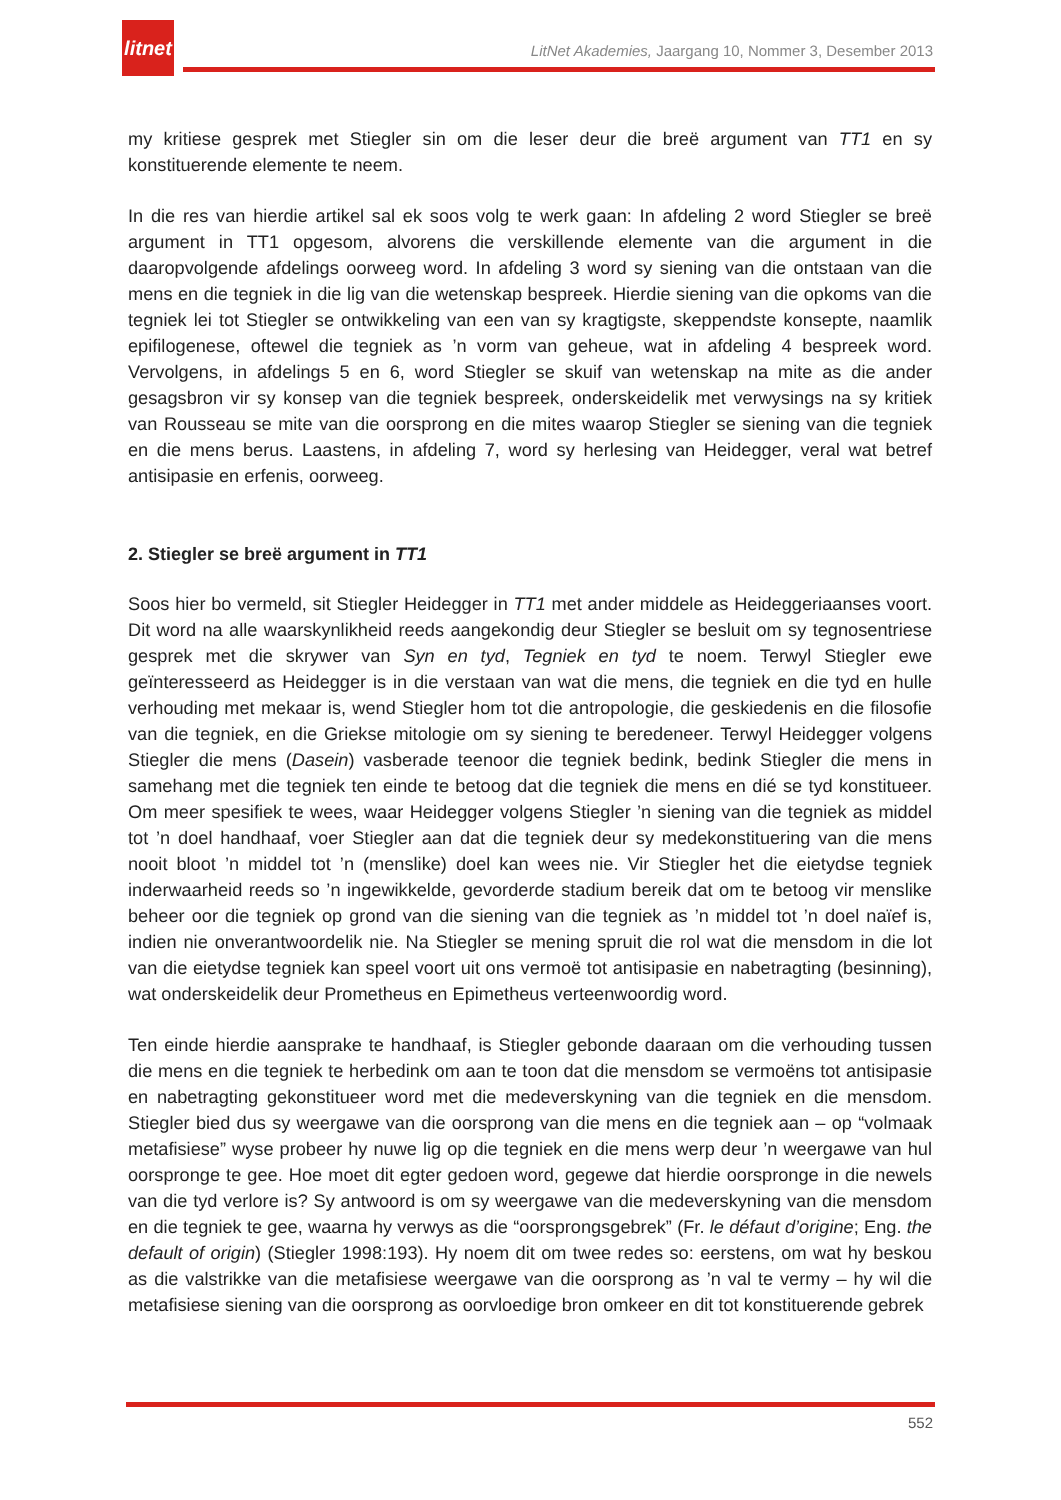litnet
LitNet Akademies, Jaargang 10, Nommer 3, Desember 2013
my kritiese gesprek met Stiegler sin om die leser deur die breë argument van TT1 en sy konstituerende elemente te neem.
In die res van hierdie artikel sal ek soos volg te werk gaan: In afdeling 2 word Stiegler se breë argument in TT1 opgesom, alvorens die verskillende elemente van die argument in die daaropvolgende afdelings oorweeg word. In afdeling 3 word sy siening van die ontstaan van die mens en die tegniek in die lig van die wetenskap bespreek. Hierdie siening van die opkoms van die tegniek lei tot Stiegler se ontwikkeling van een van sy kragtigste, skeppendste konsepte, naamlik epifilogenese, oftewel die tegniek as ’n vorm van geheue, wat in afdeling 4 bespreek word. Vervolgens, in afdelings 5 en 6, word Stiegler se skuif van wetenskap na mite as die ander gesagsbron vir sy konsep van die tegniek bespreek, onderskeidelik met verwysings na sy kritiek van Rousseau se mite van die oorsprong en die mites waarop Stiegler se siening van die tegniek en die mens berus. Laastens, in afdeling 7, word sy herlesing van Heidegger, veral wat betref antisipasie en erfenis, oorweeg.
2. Stiegler se breë argument in TT1
Soos hier bo vermeld, sit Stiegler Heidegger in TT1 met ander middele as Heideggeriaanses voort. Dit word na alle waarskynlikheid reeds aangekondig deur Stiegler se besluit om sy tegnosentriese gesprek met die skrywer van Syn en tyd, Tegniek en tyd te noem. Terwyl Stiegler ewe geïnteresseerd as Heidegger is in die verstaan van wat die mens, die tegniek en die tyd en hulle verhouding met mekaar is, wend Stiegler hom tot die antropologie, die geskiedenis en die filosofie van die tegniek, en die Griekse mitologie om sy siening te beredeneer. Terwyl Heidegger volgens Stiegler die mens (Dasein) vasberade teenoor die tegniek bedink, bedink Stiegler die mens in samehang met die tegniek ten einde te betoog dat die tegniek die mens en dié se tyd konstitueer. Om meer spesifiek te wees, waar Heidegger volgens Stiegler ’n siening van die tegniek as middel tot ’n doel handhaaf, voer Stiegler aan dat die tegniek deur sy medekonstituering van die mens nooit bloot ’n middel tot ’n (menslike) doel kan wees nie. Vir Stiegler het die eietydse tegniek inderwaarheid reeds so ’n ingewikkelde, gevorderde stadium bereik dat om te betoog vir menslike beheer oor die tegniek op grond van die siening van die tegniek as ’n middel tot ’n doel naïef is, indien nie onverantwoordelik nie. Na Stiegler se mening spruit die rol wat die mensdom in die lot van die eietydse tegniek kan speel voort uit ons vermoë tot antisipasie en nabetragting (besinning), wat onderskeidelik deur Prometheus en Epimetheus verteenwoordig word.
Ten einde hierdie aansprake te handhaaf, is Stiegler gebonde daaraan om die verhouding tussen die mens en die tegniek te herbedink om aan te toon dat die mensdom se vermoëns tot antisipasie en nabetragting gekonstitueer word met die medeverskyning van die tegniek en die mensdom. Stiegler bied dus sy weergawe van die oorsprong van die mens en die tegniek aan – op “volmaak metafisiese” wyse probeer hy nuwe lig op die tegniek en die mens werp deur ’n weergawe van hul oorspronge te gee. Hoe moet dit egter gedoen word, gegewe dat hierdie oorspronge in die newels van die tyd verlore is? Sy antwoord is om sy weergawe van die medeverskyning van die mensdom en die tegniek te gee, waarna hy verwys as die “oorsprongsgebrek” (Fr. le défaut d’origine; Eng. the default of origin) (Stiegler 1998:193). Hy noem dit om twee redes so: eerstens, om wat hy beskou as die valstrikke van die metafisiese weergawe van die oorsprong as ’n val te vermy – hy wil die metafisiese siening van die oorsprong as oorvloedige bron omkeer en dit tot konstituerende gebrek
552